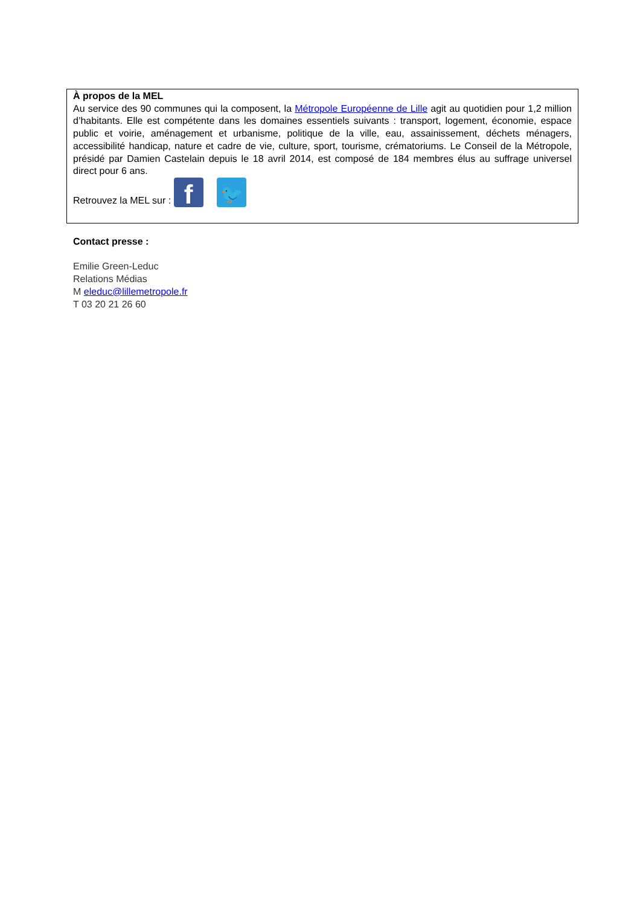À propos de la MEL
Au service des 90 communes qui la composent, la Métropole Européenne de Lille agit au quotidien pour 1,2 million d’habitants. Elle est compétente dans les domaines essentiels suivants : transport, logement, économie, espace public et voirie, aménagement et urbanisme, politique de la ville, eau, assainissement, déchets ménagers, accessibilité handicap, nature et cadre de vie, culture, sport, tourisme, crématoriums. Le Conseil de la Métropole, présidé par Damien Castelain depuis le 18 avril 2014, est composé de 184 membres élus au suffrage universel direct pour 6 ans.
Retrouvez la MEL sur : f 🐦
Contact presse :
Emilie Green-Leduc
Relations Médias
M eleduc@lillemetropole.fr
T 03 20 21 26 60